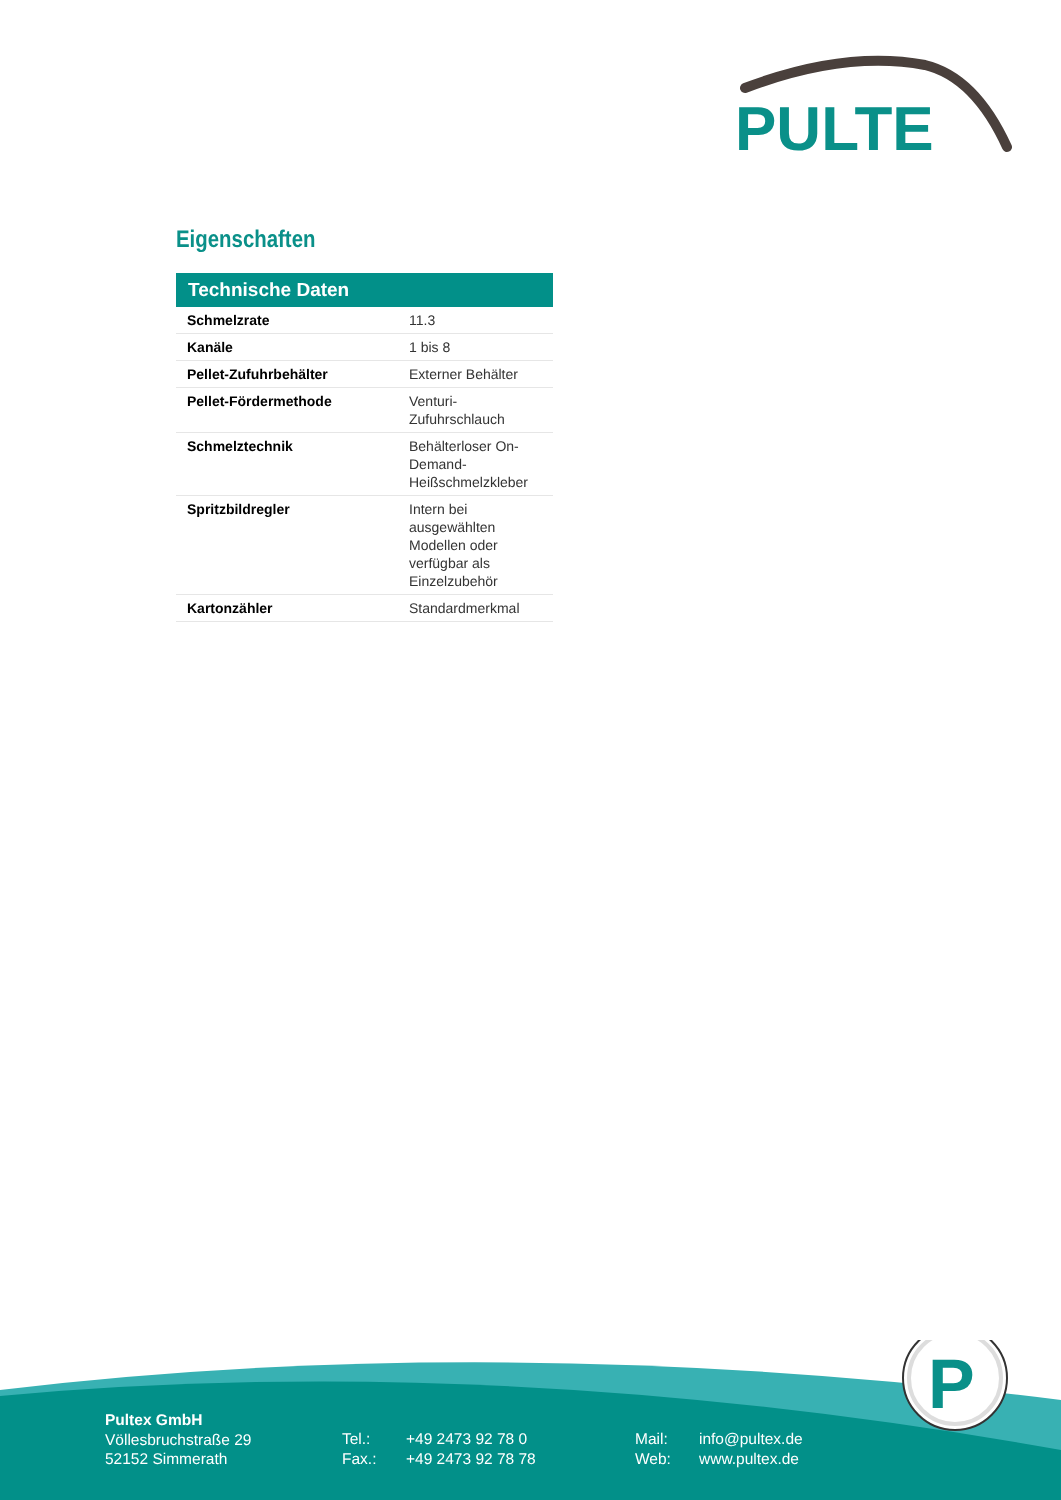PULTE
Eigenschaften
| Technische Daten | |
| --- | --- |
| Schmelzrate | 11.3 |
| Kanäle | 1 bis 8 |
| Pellet-Zufuhrbehälter | Externer Behälter |
| Pellet-Fördermethode | Venturi-Zufuhrschlauch |
| Schmelztechnik | Behälterloser On-Demand-Heißschmelzkleber |
| Spritzbildregler | Intern bei ausgewählten Modellen oder verfügbar als Einzelzubehör |
| Kartonzähler | Standardmerkmal |
P
Pultex GmbH
Völlesbruchstraße 29
52152 Simmerath
Tel.:
Fax.:
+49 2473 92 78 0
+49 2473 92 78 78
Mail:
Web:
info@pultex.de
www.pultex.de